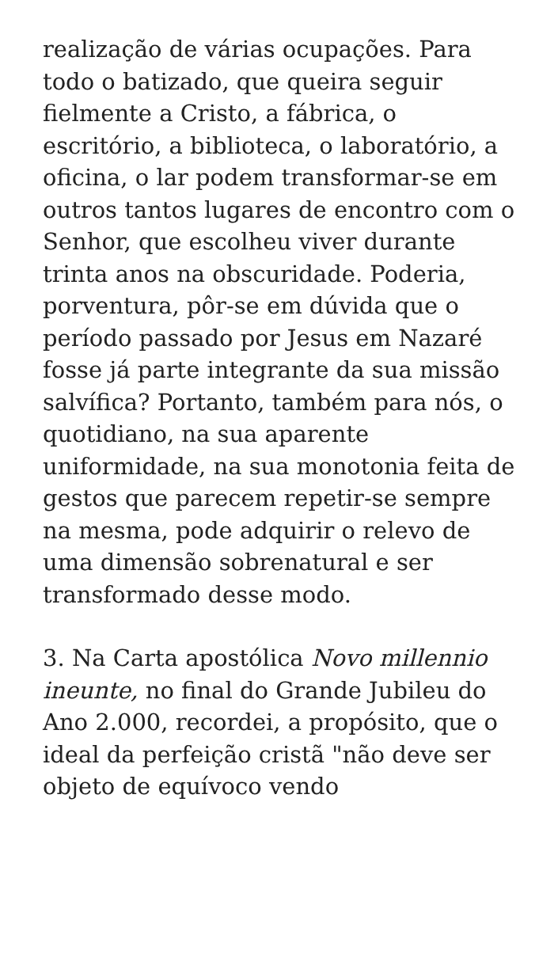realização de várias ocupações. Para todo o batizado, que queira seguir fielmente a Cristo, a fábrica, o escritório, a biblioteca, o laboratório, a oficina, o lar podem transformar-se em outros tantos lugares de encontro com o Senhor, que escolheu viver durante trinta anos na obscuridade. Poderia, porventura, pôr-se em dúvida que o período passado por Jesus em Nazaré fosse já parte integrante da sua missão salvífica? Portanto, também para nós, o quotidiano, na sua aparente uniformidade, na sua monotonia feita de gestos que parecem repetir-se sempre na mesma, pode adquirir o relevo de uma dimensão sobrenatural e ser transformado desse modo.
3. Na Carta apostólica Novo millennio ineunte, no final do Grande Jubileu do Ano 2.000, recordei, a propósito, que o ideal da perfeição cristã "não deve ser objeto de equívoco vendo